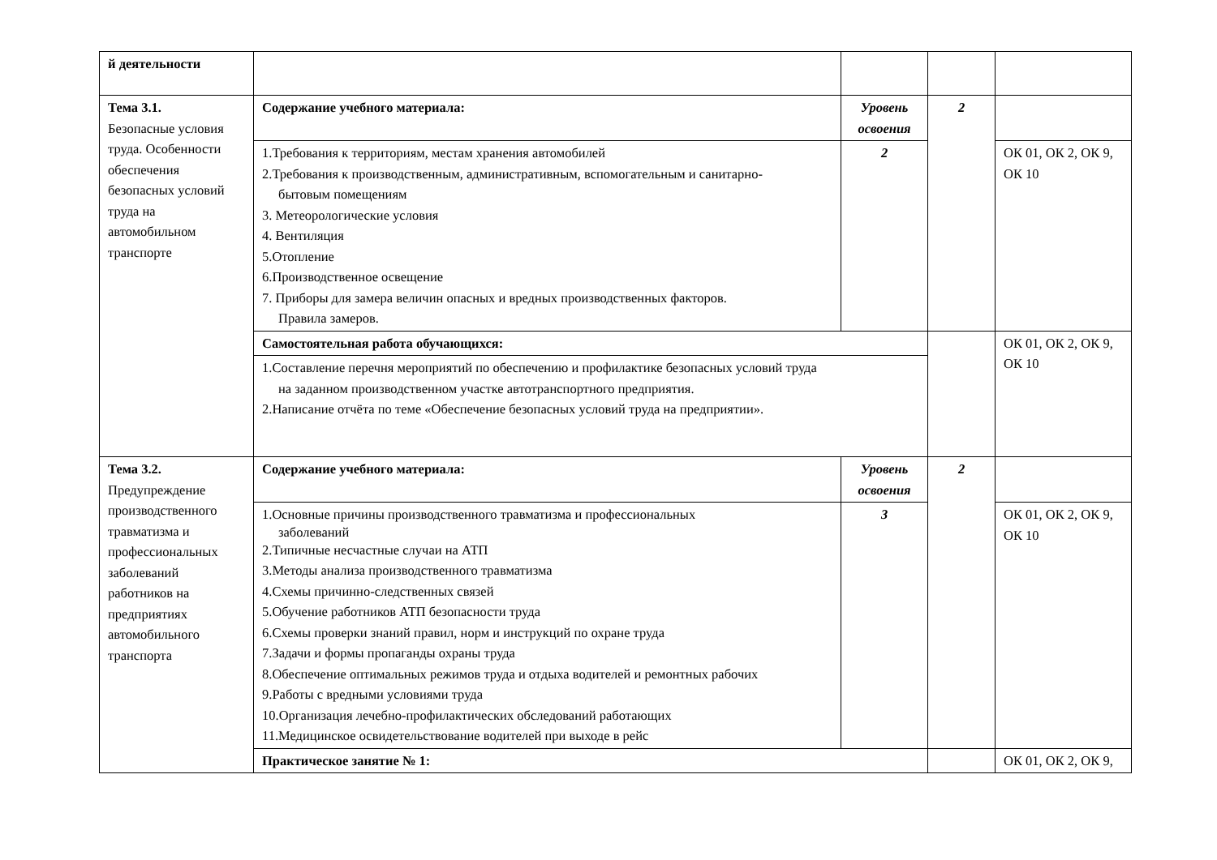| й деятельности | | | | |
| Тема 3.1. Безопасные условия труда. Особенности обеспечения безопасных условий труда на автомобильном транспорте | Содержание учебного материала: | Уровень освоения | 2 | |
| | 1.Требования к территориям, местам хранения автомобилей 2.Требования к производственным, административным, вспомогательным и санитарно- бытовым помещениям 3. Метеорологические условия 4. Вентиляция 5.Отопление 6.Производственное освещение 7. Приборы для замера величин опасных и вредных производственных факторов. Правила замеров. | 2 | | ОК 01, ОК 2, ОК 9, ОК 10 |
| | Самостоятельная работа обучающихся: | | | ОК 01, ОК 2, ОК 9, ОК 10 |
| | 1.Составление перечня мероприятий по обеспечению и профилактике безопасных условий труда на заданном производственном участке автотранспортного предприятия. 2.Написание отчёта по теме «Обеспечение безопасных условий труда на предприятии». | | | |
| Тема 3.2. Предупреждение производственного травматизма и профессиональных заболеваний работников на предприятиях автомобильного транспорта | Содержание учебного материала: | Уровень освоения | 2 | |
| | 1.Основные причины производственного травматизма и профессиональных заболеваний 2.Типичные несчастные случаи на АТП 3.Методы анализа производственного травматизма 4.Схемы причинно-следственных связей 5.Обучение работников АТП безопасности труда 6.Схемы проверки знаний правил, норм и инструкций по охране труда 7.Задачи и формы пропаганды охраны труда 8.Обеспечение оптимальных режимов труда и отдыха водителей и ремонтных рабочих 9.Работы с вредными условиями труда 10.Организация лечебно-профилактических обследований работающих 11.Медицинское освидетельствование водителей при выходе в рейс | 3 | | ОК 01, ОК 2, ОК 9, ОК 10 |
| | Практическое занятие № 1: | | | ОК 01, ОК 2, ОК 9, |